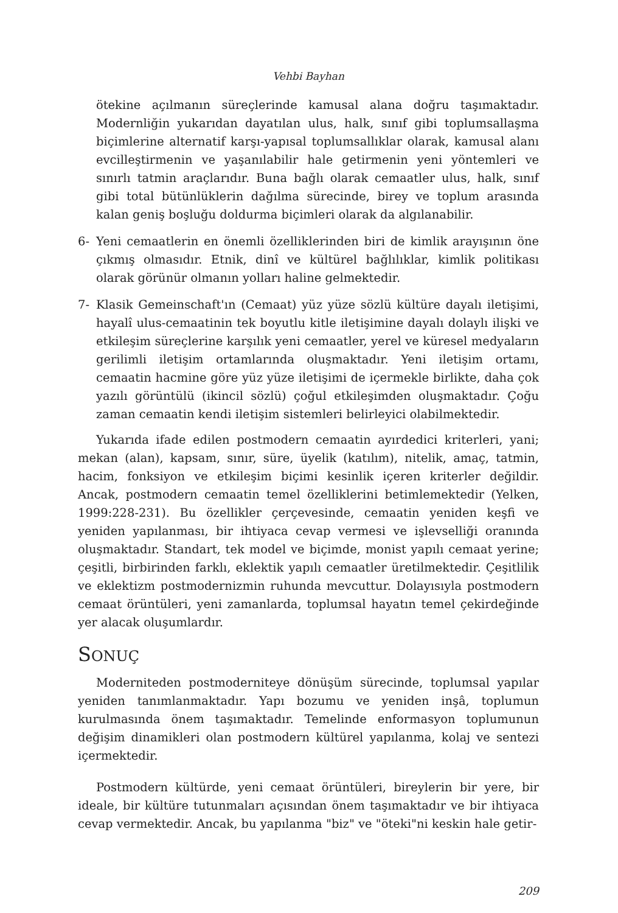Vehbi Bayhan
ötekine açılmanın süreçlerinde kamusal alana doğru taşımaktadır. Modernliğin yukarıdan dayatılan ulus, halk, sınıf gibi toplumsallaşma biçimlerine alternatif karşı-yapısal toplumsallıklar olarak, kamusal alanı evcilleştirmenin ve yaşanılabilir hale getirmenin yeni yöntemleri ve sınırlı tatmin araçlarıdır. Buna bağlı olarak cemaatler ulus, halk, sınıf gibi total bütünlüklerin dağılma sürecinde, birey ve toplum arasında kalan geniş boşluğu doldurma biçimleri olarak da algılanabilir.
6- Yeni cemaatlerin en önemli özelliklerinden biri de kimlik arayışının öne çıkmış olmasıdır. Etnik, dinî ve kültürel bağlılıklar, kimlik politikası olarak görünür olmanın yolları haline gelmektedir.
7- Klasik Gemeinschaft'ın (Cemaat) yüz yüze sözlü kültüre dayalı iletişimi, hayalî ulus-cemaatinin tek boyutlu kitle iletişimine dayalı dolaylı ilişki ve etkileşim süreçlerine karşılık yeni cemaatler, yerel ve küresel medyaların gerilimli iletişim ortamlarında oluşmaktadır. Yeni iletişim ortamı, cemaatin hacmine göre yüz yüze iletişimi de içermekle birlikte, daha çok yazılı görüntülü (ikincil sözlü) çoğul etkileşimden oluşmaktadır. Çoğu zaman cemaatin kendi iletişim sistemleri belirleyici olabilmektedir.
Yukarıda ifade edilen postmodern cemaatin ayırdedici kriterleri, yani; mekan (alan), kapsam, sınır, süre, üyelik (katılım), nitelik, amaç, tatmin, hacim, fonksiyon ve etkileşim biçimi kesinlik içeren kriterler değildir. Ancak, postmodern cemaatin temel özelliklerini betimlemektedir (Yelken, 1999:228-231). Bu özellikler çerçevesinde, cemaatin yeniden keşfi ve yeniden yapılanması, bir ihtiyaca cevap vermesi ve işlevselliği oranında oluşmaktadır. Standart, tek model ve biçimde, monist yapılı cemaat yerine; çeşitli, birbirinden farklı, eklektik yapılı cemaatler üretilmektedir. Çeşitlilik ve eklektizm postmodernizmin ruhunda mevcuttur. Dolayısıyla postmodern cemaat örüntüleri, yeni zamanlarda, toplumsal hayatın temel çekirdeğinde yer alacak oluşumlardır.
SONUÇ
Moderniteden postmoderniteye dönüşüm sürecinde, toplumsal yapılar yeniden tanımlanmaktadır. Yapı bozumu ve yeniden inşâ, toplumun kurulmasında önem taşımaktadır. Temelinde enformasyon toplumunun değişim dinamikleri olan postmodern kültürel yapılanma, kolaj ve sentezi içermektedir.
Postmodern kültürde, yeni cemaat örüntüleri, bireylerin bir yere, bir ideale, bir kültüre tutunmaları açısından önem taşımaktadır ve bir ihtiyaca cevap vermektedir. Ancak, bu yapılanma "biz" ve "öteki"ni keskin hale getir-
209